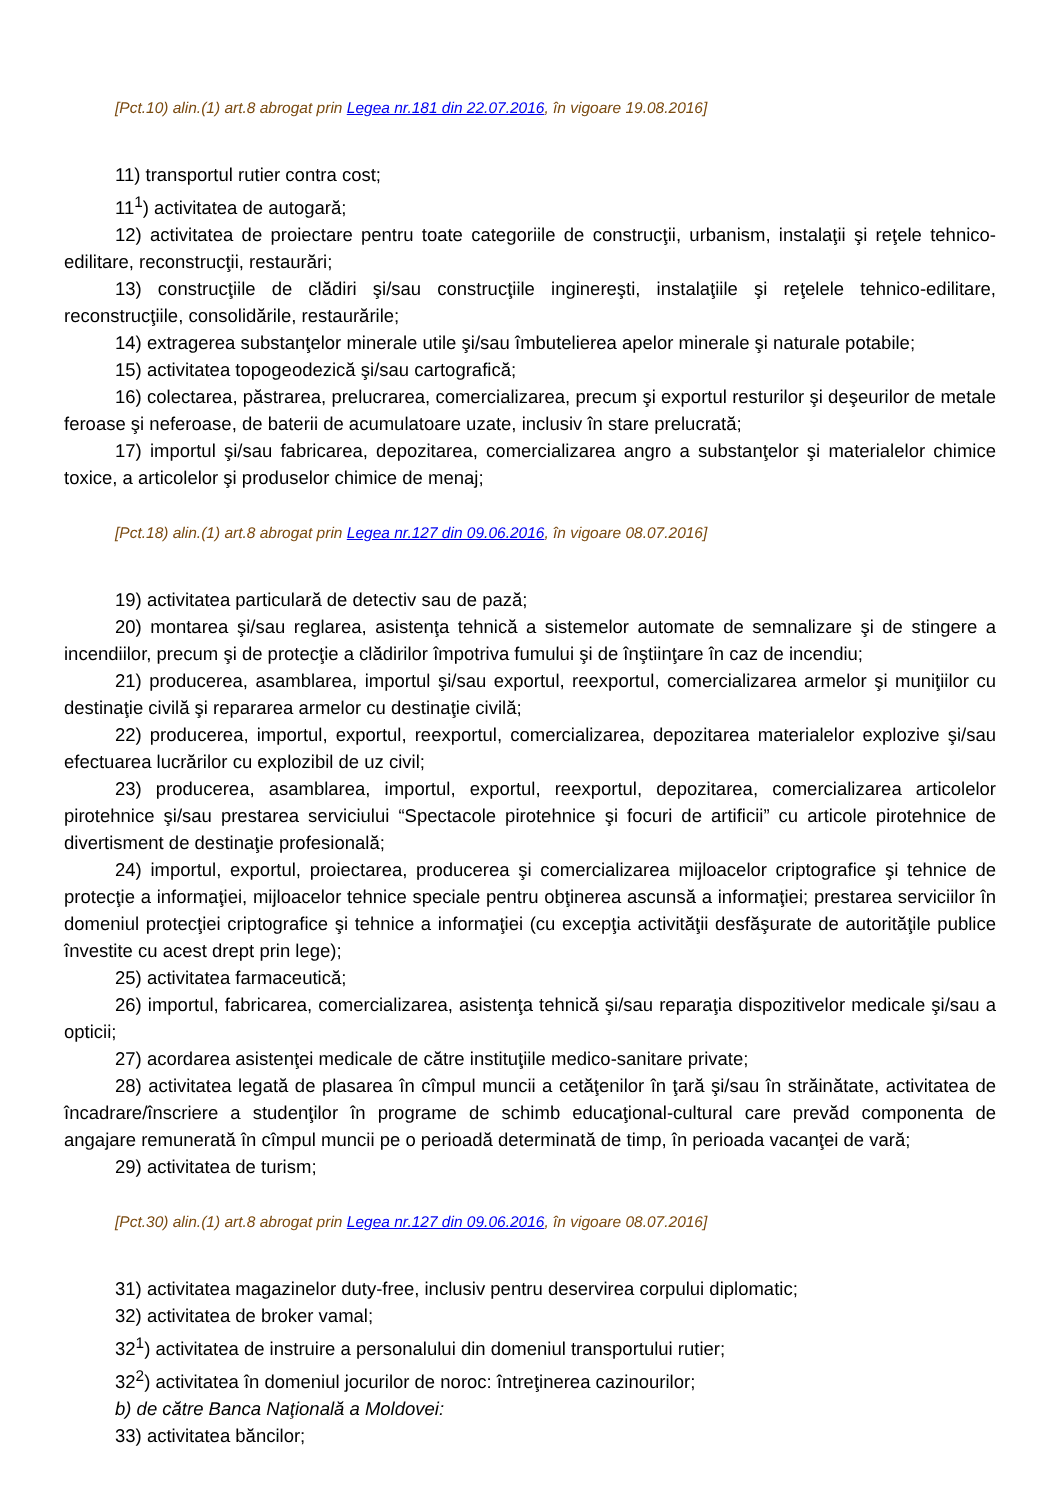[Pct.10) alin.(1) art.8 abrogat prin Legea nr.181 din 22.07.2016, în vigoare 19.08.2016]
11) transportul rutier contra cost;
11<sup>1</sup>) activitatea de autogară;
12) activitatea de proiectare pentru toate categoriile de construcţii, urbanism, instalaţii şi reţele tehnico-edilitare, reconstrucţii, restaurări;
13) construcţiile de clădiri şi/sau construcţiile inginereşti, instalaţiile şi reţelele tehnico-edilitare, reconstrucţiile, consolidările, restaurările;
14) extragerea substanţelor minerale utile şi/sau îmbutelierea apelor minerale şi naturale potabile;
15) activitatea topogeodezică şi/sau cartografică;
16) colectarea, păstrarea, prelucrarea, comercializarea, precum şi exportul resturilor şi deşeurilor de metale feroase şi neferoase, de baterii de acumulatoare uzate, inclusiv în stare prelucrată;
17) importul şi/sau fabricarea, depozitarea, comercializarea angro a substanţelor şi materialelor chimice toxice, a articolelor şi produselor chimice de menaj;
[Pct.18) alin.(1) art.8 abrogat prin Legea nr.127 din 09.06.2016, în vigoare 08.07.2016]
19) activitatea particulară de detectiv sau de pază;
20) montarea şi/sau reglarea, asistenţa tehnică a sistemelor automate de semnalizare şi de stingere a incendiilor, precum şi de protecţie a clădirilor împotriva fumului şi de înştiinţare în caz de incendiu;
21) producerea, asamblarea, importul şi/sau exportul, reexportul, comercializarea armelor şi muniţiilor cu destinaţie civilă şi repararea armelor cu destinaţie civilă;
22) producerea, importul, exportul, reexportul, comercializarea, depozitarea materialelor explozive şi/sau efectuarea lucrărilor cu explozibil de uz civil;
23) producerea, asamblarea, importul, exportul, reexportul, depozitarea, comercializarea articolelor pirotehnice şi/sau prestarea serviciului “Spectacole pirotehnice şi focuri de artificii” cu articole pirotehnice de divertisment de destinaţie profesională;
24) importul, exportul, proiectarea, producerea şi comercializarea mijloacelor criptografice şi tehnice de protecţie a informaţiei, mijloacelor tehnice speciale pentru obţinerea ascunsă a informaţiei; prestarea serviciilor în domeniul protecţiei criptografice şi tehnice a informaţiei (cu excepţia activităţii desfăşurate de autorităţile publice învestite cu acest drept prin lege);
25) activitatea farmaceutică;
26) importul, fabricarea, comercializarea, asistenţa tehnică şi/sau reparaţia dispozitivelor medicale şi/sau a opticii;
27) acordarea asistenţei medicale de către instituţiile medico-sanitare private;
28) activitatea legată de plasarea în cîmpul muncii a cetăţenilor în ţară şi/sau în străinătate, activitatea de încadrare/înscriere a studenţilor în programe de schimb educaţional-cultural care prevăd componenta de angajare remunerată în cîmpul muncii pe o perioadă determinată de timp, în perioada vacanţei de vară;
29) activitatea de turism;
[Pct.30) alin.(1) art.8 abrogat prin Legea nr.127 din 09.06.2016, în vigoare 08.07.2016]
31) activitatea magazinelor duty-free, inclusiv pentru deservirea corpului diplomatic;
32) activitatea de broker vamal;
32<sup>1</sup>) activitatea de instruire a personalului din domeniul transportului rutier;
32<sup>2</sup>) activitatea în domeniul jocurilor de noroc: întreţinerea cazinourilor;
b) de către Banca Naţională a Moldovei:
33) activitatea băncilor;